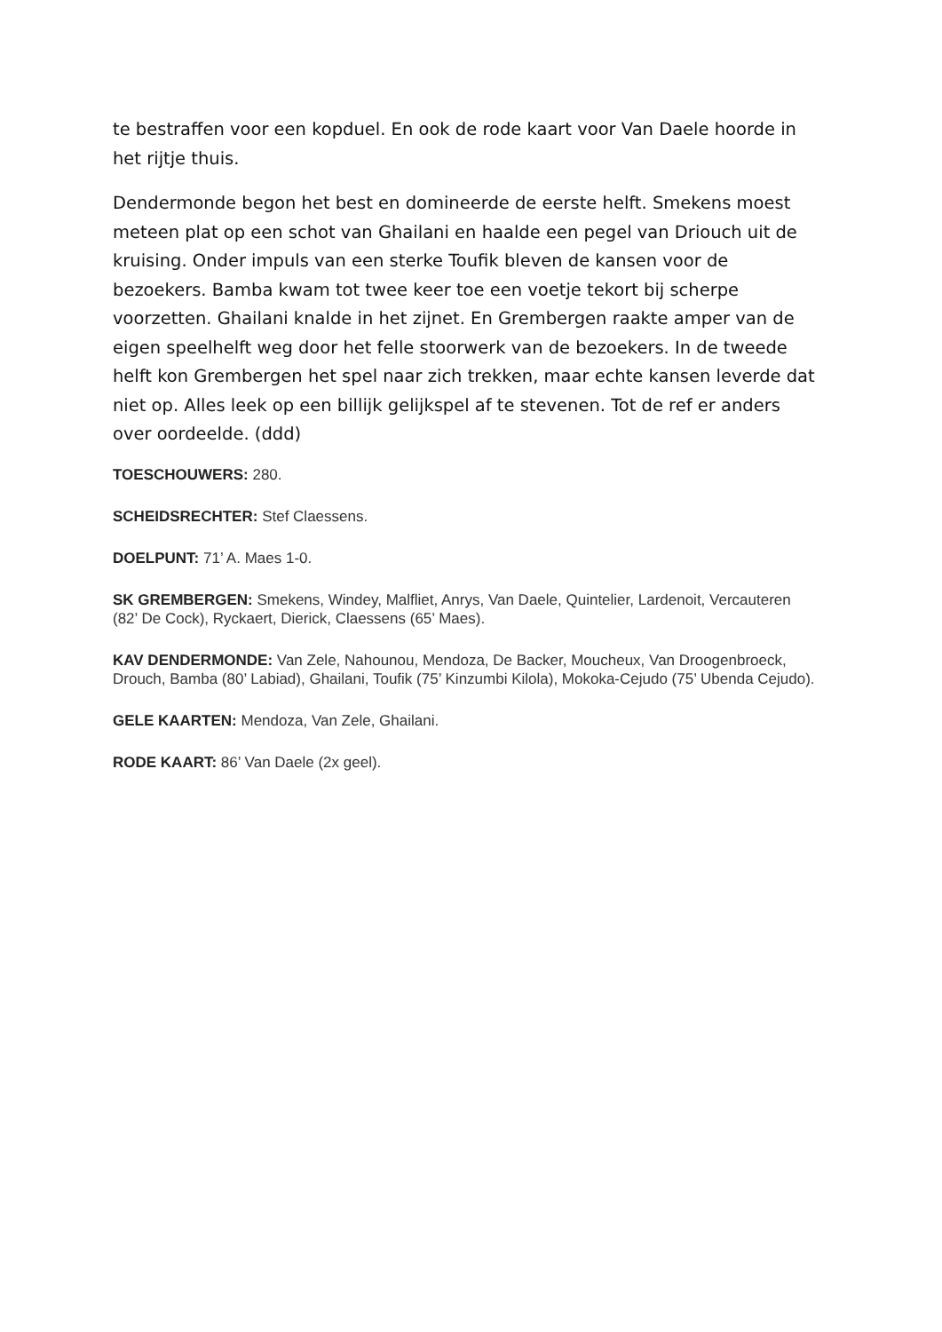te bestraffen voor een kopduel. En ook de rode kaart voor Van Daele hoorde in het rijtje thuis.
Dendermonde begon het best en domineerde de eerste helft. Smekens moest meteen plat op een schot van Ghailani en haalde een pegel van Driouch uit de kruising. Onder impuls van een sterke Toufik bleven de kansen voor de bezoekers. Bamba kwam tot twee keer toe een voetje tekort bij scherpe voorzetten. Ghailani knalde in het zijnet. En Grembergen raakte amper van de eigen speelhelft weg door het felle stoorwerk van de bezoekers. In de tweede helft kon Grembergen het spel naar zich trekken, maar echte kansen leverde dat niet op. Alles leek op een billijk gelijkspel af te stevenen. Tot de ref er anders over oordeelde. (ddd)
TOESCHOUWERS: 280.
SCHEIDSRECHTER: Stef Claessens.
DOELPUNT: 71’ A. Maes 1-0.
SK GREMBERGEN: Smekens, Windey, Malfliet, Anrys, Van Daele, Quintelier, Lardenoit, Vercauteren (82’ De Cock), Ryckaert, Dierick, Claessens (65’ Maes).
KAV DENDERMONDE: Van Zele, Nahounou, Mendoza, De Backer, Moucheux, Van Droogenbroeck, Drouch, Bamba (80’ Labiad), Ghailani, Toufik (75’ Kinzumbi Kilola), Mokoka-Cejudo (75’ Ubenda Cejudo).
GELE KAARTEN: Mendoza, Van Zele, Ghailani.
RODE KAART: 86’ Van Daele (2x geel).